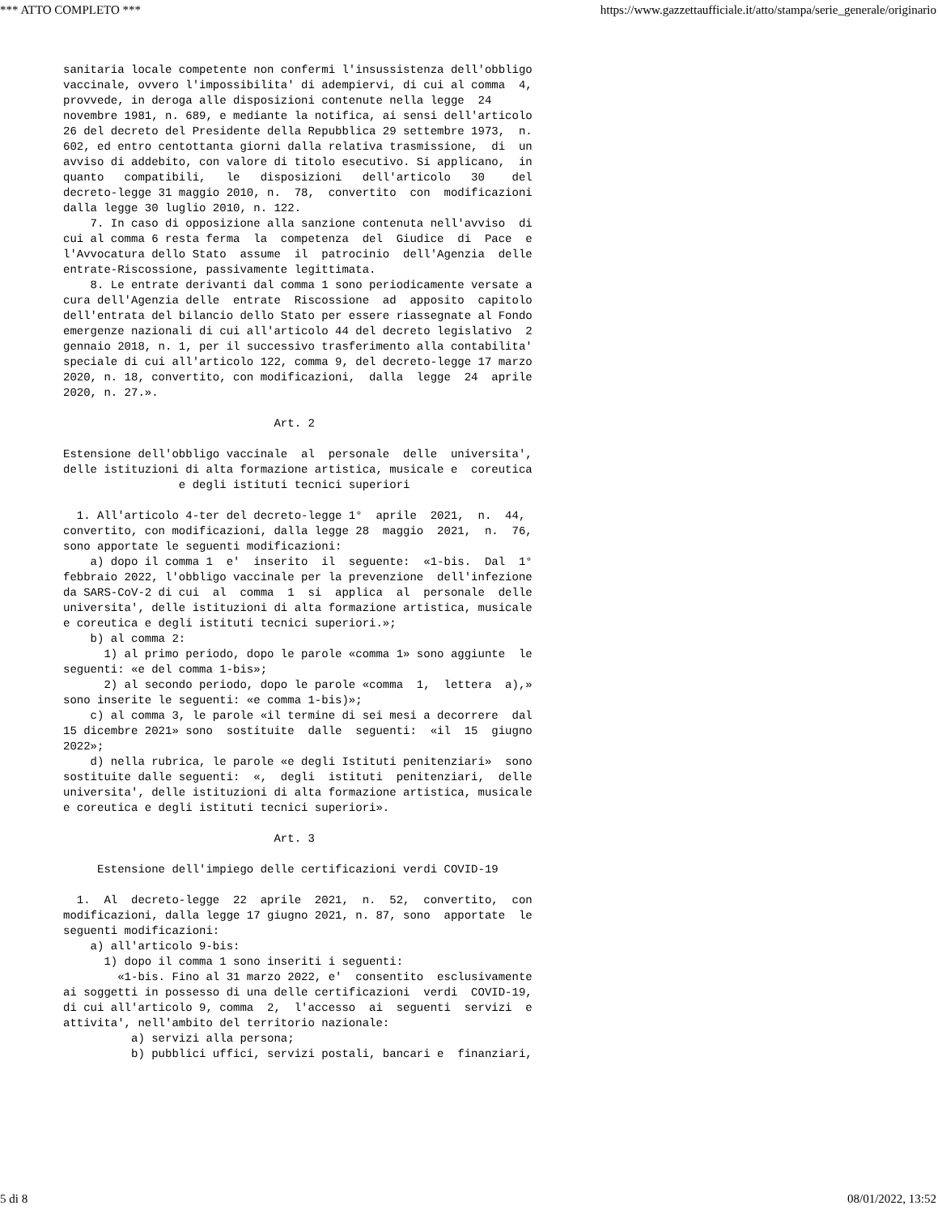*** ATTO COMPLETO *** https://www.gazzettaufficiale.it/atto/stampa/serie_generale/originario
sanitaria locale competente non confermi l'insussistenza dell'obbligo
vaccinale, ovvero l'impossibilita' di adempiervi, di cui al comma  4,
provvede, in deroga alle disposizioni contenute nella legge  24
novembre 1981, n. 689, e mediante la notifica, ai sensi dell'articolo
26 del decreto del Presidente della Repubblica 29 settembre 1973,  n.
602, ed entro centottanta giorni dalla relativa trasmissione,  di  un
avviso di addebito, con valore di titolo esecutivo. Si applicano,  in
quanto   compatibili,   le   disposizioni   dell'articolo   30    del
decreto-legge 31 maggio 2010, n.  78,  convertito  con  modificazioni
dalla legge 30 luglio 2010, n. 122.
    7. In caso di opposizione alla sanzione contenuta nell'avviso  di
cui al comma 6 resta ferma  la  competenza  del  Giudice  di  Pace  e
l'Avvocatura dello Stato  assume  il  patrocinio  dell'Agenzia  delle
entrate-Riscossione, passivamente legittimata.
    8. Le entrate derivanti dal comma 1 sono periodicamente versate a
cura dell'Agenzia delle  entrate  Riscossione  ad  apposito  capitolo
dell'entrata del bilancio dello Stato per essere riassegnate al Fondo
emergenze nazionali di cui all'articolo 44 del decreto legislativo  2
gennaio 2018, n. 1, per il successivo trasferimento alla contabilita'
speciale di cui all'articolo 122, comma 9, del decreto-legge 17 marzo
2020, n. 18, convertito, con modificazioni,  dalla  legge  24  aprile
2020, n. 27.».

                               Art. 2

Estensione dell'obbligo vaccinale  al  personale  delle  universita',
delle istituzioni di alta formazione artistica, musicale e  coreutica
                 e degli istituti tecnici superiori

  1. All'articolo 4-ter del decreto-legge 1°  aprile  2021,  n.  44,
convertito, con modificazioni, dalla legge 28  maggio  2021,  n.  76,
sono apportate le seguenti modificazioni:
    a) dopo il comma 1  e'  inserito  il  seguente:  «1-bis.  Dal  1°
febbraio 2022, l'obbligo vaccinale per la prevenzione  dell'infezione
da SARS-CoV-2 di cui  al  comma  1  si  applica  al  personale  delle
universita', delle istituzioni di alta formazione artistica, musicale
e coreutica e degli istituti tecnici superiori.»;
    b) al comma 2:
      1) al primo periodo, dopo le parole «comma 1» sono aggiunte  le
seguenti: «e del comma 1-bis»;
      2) al secondo periodo, dopo le parole «comma  1,  lettera  a),»
sono inserite le seguenti: «e comma 1-bis)»;
    c) al comma 3, le parole «il termine di sei mesi a decorrere  dal
15 dicembre 2021» sono  sostituite  dalle  seguenti:  «il  15  giugno
2022»;
    d) nella rubrica, le parole «e degli Istituti penitenziari»  sono
sostituite dalle seguenti:  «,  degli  istituti  penitenziari,  delle
universita', delle istituzioni di alta formazione artistica, musicale
e coreutica e degli istituti tecnici superiori».

                               Art. 3

     Estensione dell'impiego delle certificazioni verdi COVID-19

  1.  Al  decreto-legge  22  aprile  2021,  n.  52,  convertito,  con
modificazioni, dalla legge 17 giugno 2021, n. 87, sono  apportate  le
seguenti modificazioni:
    a) all'articolo 9-bis:
      1) dopo il comma 1 sono inseriti i seguenti:
        «1-bis. Fino al 31 marzo 2022, e'  consentito  esclusivamente
ai soggetti in possesso di una delle certificazioni  verdi  COVID-19,
di cui all'articolo 9, comma  2,  l'accesso  ai  seguenti  servizi  e
attivita', nell'ambito del territorio nazionale:
          a) servizi alla persona;
          b) pubblici uffici, servizi postali, bancari e  finanziari,
5 di 8 08/01/2022, 13:52